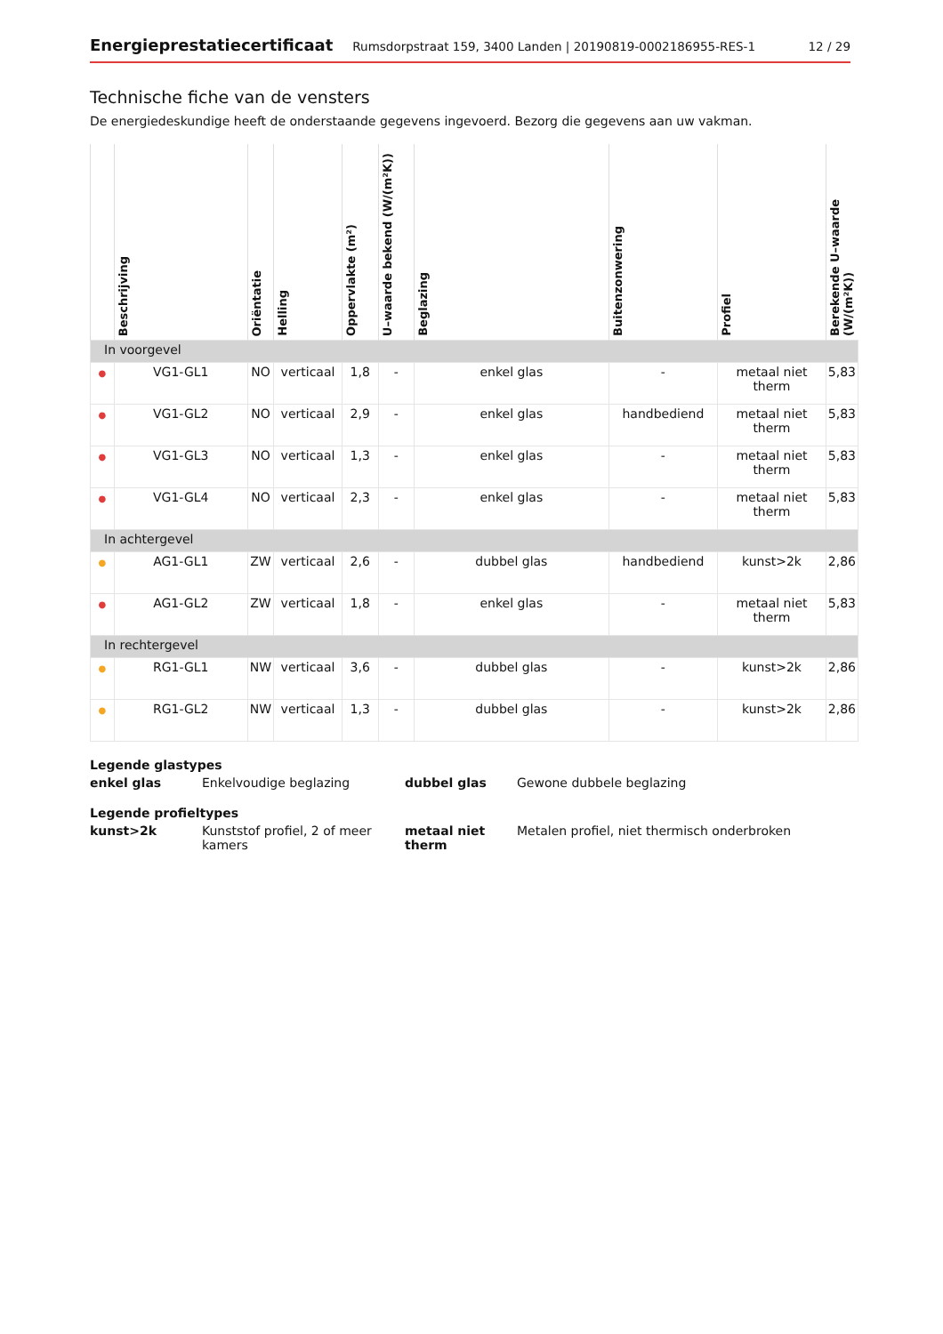Energieprestatiecertificaat Rumsdorpstraat 159, 3400 Landen | 20190819-0002186955-RES-1 12 / 29
Technische fiche van de vensters
De energiedeskundige heeft de onderstaande gegevens ingevoerd. Bezorg die gegevens aan uw vakman.
| | Beschrijving | Oriëntatie | Helling | Oppervlakte (m²) | U–waarde bekend (W/(m²K)) | Beglazing | Buitenzonwering | Profiel | Berekende U–waarde (W/(m²K)) |
| --- | --- | --- | --- | --- | --- | --- | --- | --- | --- |
| In voorgevel | | | | | | | | | |
| ● | VG1-GL1 | NO | verticaal | 1,8 | - | enkel glas | - | metaal niet therm | 5,83 |
| ● | VG1-GL2 | NO | verticaal | 2,9 | - | enkel glas | handbediend | metaal niet therm | 5,83 |
| ● | VG1-GL3 | NO | verticaal | 1,3 | - | enkel glas | - | metaal niet therm | 5,83 |
| ● | VG1-GL4 | NO | verticaal | 2,3 | - | enkel glas | - | metaal niet therm | 5,83 |
| In achtergevel | | | | | | | | | |
| ● | AG1-GL1 | ZW | verticaal | 2,6 | - | dubbel glas | handbediend | kunst>2k | 2,86 |
| ● | AG1-GL2 | ZW | verticaal | 1,8 | - | enkel glas | - | metaal niet therm | 5,83 |
| In rechtergevel | | | | | | | | | |
| ● | RG1-GL1 | NW | verticaal | 3,6 | - | dubbel glas | - | kunst>2k | 2,86 |
| ● | RG1-GL2 | NW | verticaal | 1,3 | - | dubbel glas | - | kunst>2k | 2,86 |
Legende glastypes
enkel glas Enkelvoudige beglazing dubbel glas Gewone dubbele beglazing
Legende profieltypes
kunst>2k Kunststof profiel, 2 of meer kamers metaal niet therm Metalen profiel, niet thermisch onderbroken